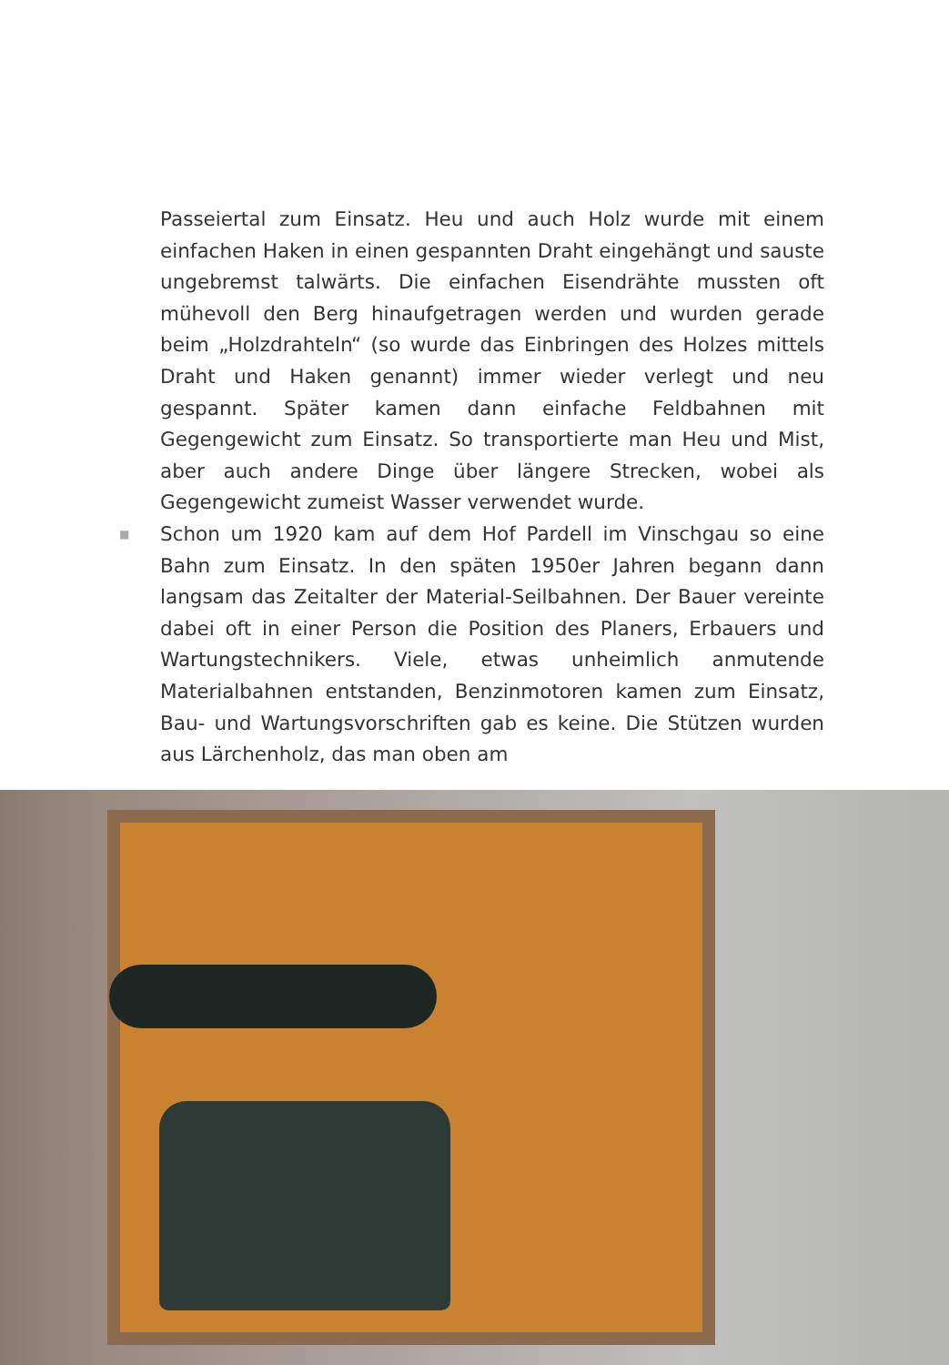Passeiertal zum Einsatz. Heu und auch Holz wurde mit einem einfachen Haken in einen gespannten Draht eingehängt und sauste ungebremst talwärts. Die einfachen Eisendrähte mussten oft mühevoll den Berg hinaufgetragen werden und wurden gerade beim „Holzdrahteln“ (so wurde das Einbringen des Holzes mittels Draht und Haken genannt) immer wieder verlegt und neu gespannt. Später kamen dann einfache Feldbahnen mit Gegengewicht zum Einsatz. So transportierte man Heu und Mist, aber auch andere Dinge über längere Strecken, wobei als Gegengewicht zumeist Wasser verwendet wurde.
■ Schon um 1920 kam auf dem Hof Pardell im Vinschgau so eine Bahn zum Einsatz. In den späten 1950er Jahren begann dann langsam das Zeitalter der Material-Seilbahnen. Der Bauer vereinte dabei oft in einer Person die Position des Planers, Erbauers und Wartungstechnikers. Viele, etwas unheimlich anmutende Materialbahnen entstanden, Benzinmotoren kamen zum Einsatz, Bau- und Wartungsvorschriften gab es keine. Die Stützen wurden aus Lärchenholz, das man oben am